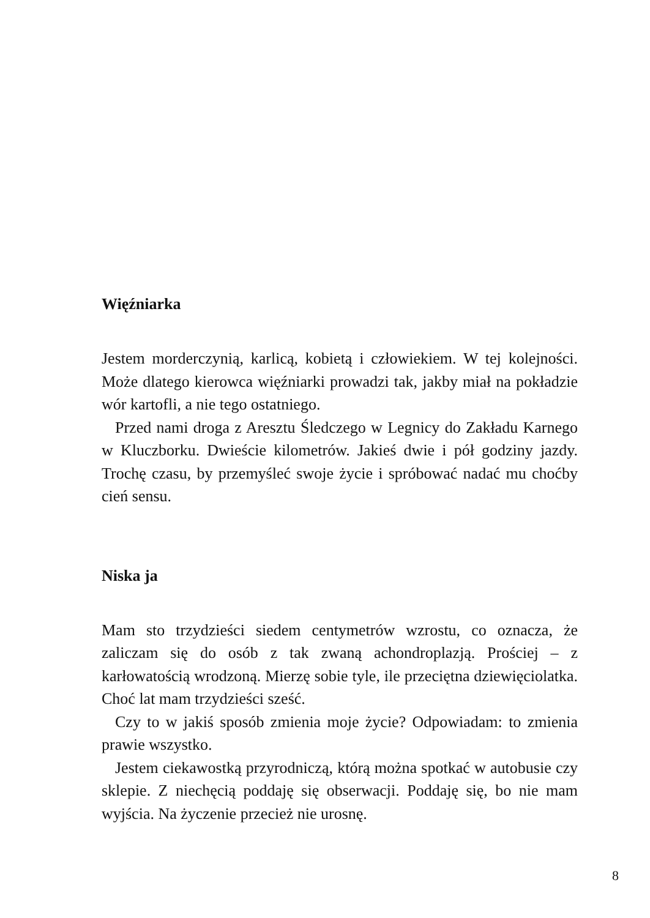Więźniarka
Jestem morderczynią, karlicą, kobietą i człowiekiem. W tej kolejności. Może dlatego kierowca więźniarki prowadzi tak, jakby miał na pokładzie wór kartofli, a nie tego ostatniego.
Przed nami droga z Aresztu Śledczego w Legnicy do Zakładu Karnego w Kluczborku. Dwieście kilometrów. Jakieś dwie i pół godziny jazdy. Trochę czasu, by przemyśleć swoje życie i spróbować nadać mu choćby cień sensu.
Niska ja
Mam sto trzydzieści siedem centymetrów wzrostu, co oznacza, że zaliczam się do osób z tak zwaną achondroplazją. Prościej – z karłowatością wrodzoną. Mierzę sobie tyle, ile przeciętna dziewięciolatka. Choć lat mam trzydzieści sześć.
Czy to w jakiś sposób zmienia moje życie? Odpowiadam: to zmienia prawie wszystko.
Jestem ciekawostką przyrodniczą, którą można spotkać w autobusie czy sklepie. Z niechęcią poddaję się obserwacji. Poddaję się, bo nie mam wyjścia. Na życzenie przecież nie urosnę.
8